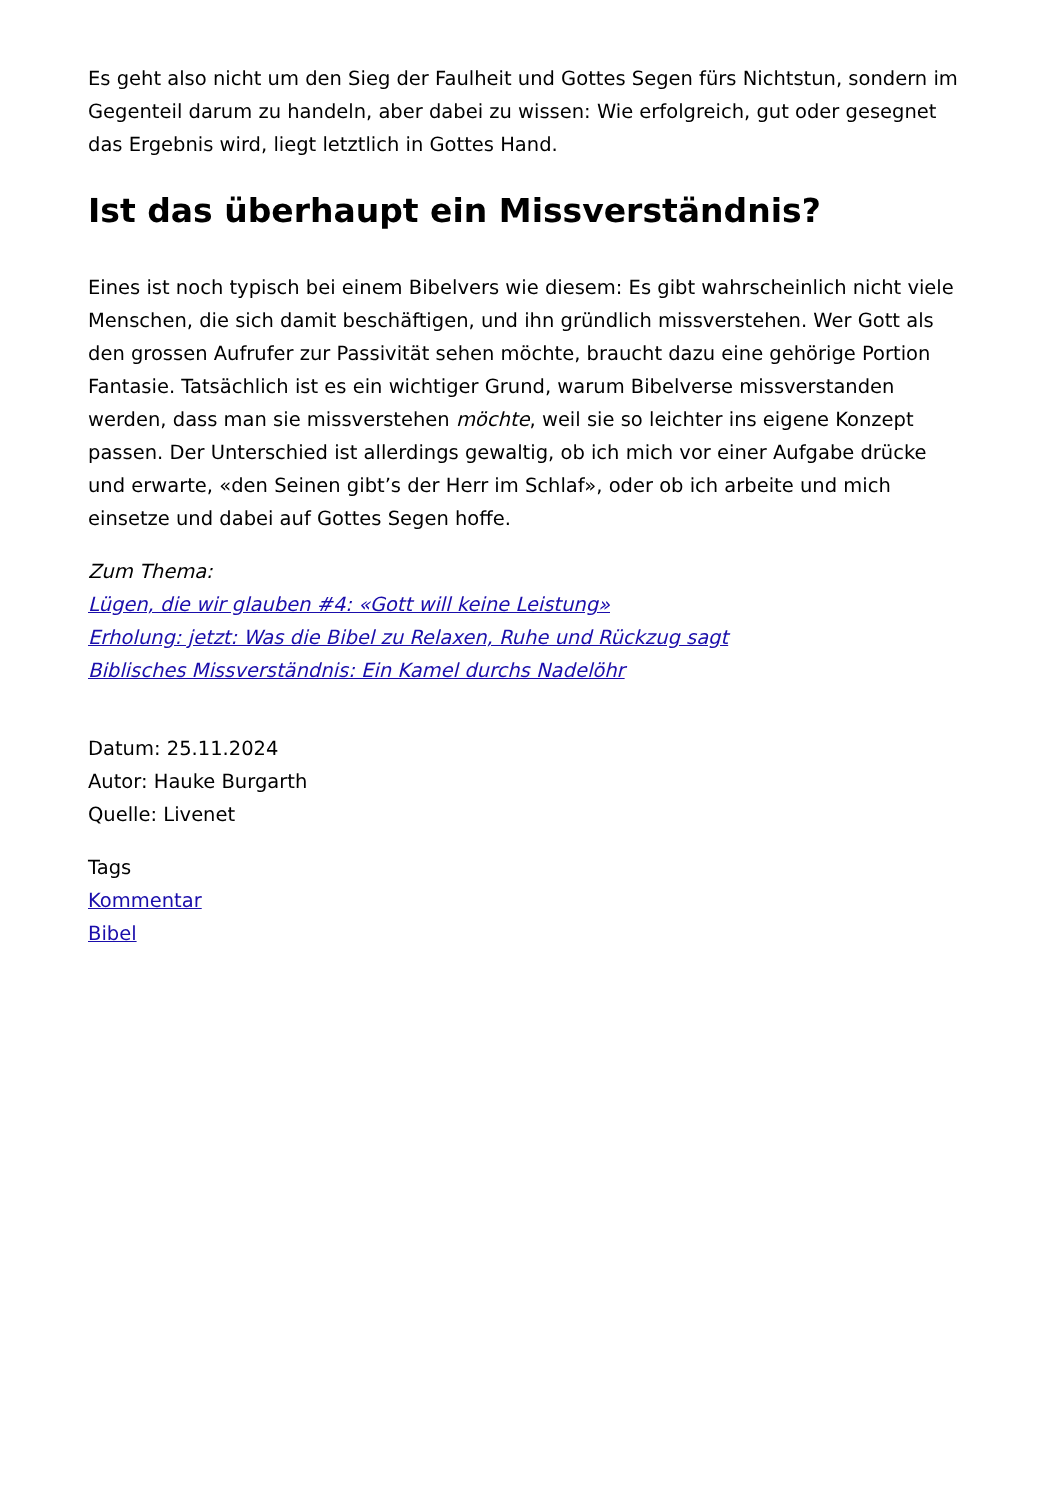Es geht also nicht um den Sieg der Faulheit und Gottes Segen fürs Nichtstun, sondern im Gegenteil darum zu handeln, aber dabei zu wissen: Wie erfolgreich, gut oder gesegnet das Ergebnis wird, liegt letztlich in Gottes Hand.
Ist das überhaupt ein Missverständnis?
Eines ist noch typisch bei einem Bibelvers wie diesem: Es gibt wahrscheinlich nicht viele Menschen, die sich damit beschäftigen, und ihn gründlich missverstehen. Wer Gott als den grossen Aufrufer zur Passivität sehen möchte, braucht dazu eine gehörige Portion Fantasie. Tatsächlich ist es ein wichtiger Grund, warum Bibelverse missverstanden werden, dass man sie missverstehen möchte, weil sie so leichter ins eigene Konzept passen. Der Unterschied ist allerdings gewaltig, ob ich mich vor einer Aufgabe drücke und erwarte, «den Seinen gibt’s der Herr im Schlaf», oder ob ich arbeite und mich einsetze und dabei auf Gottes Segen hoffe.
Zum Thema:
Lügen, die wir glauben #4: «Gott will keine Leistung»
Erholung: jetzt: Was die Bibel zu Relaxen, Ruhe und Rückzug sagt
Biblisches Missverständnis: Ein Kamel durchs Nadelöhr
Datum: 25.11.2024
Autor: Hauke Burgarth
Quelle: Livenet
Tags
Kommentar
Bibel